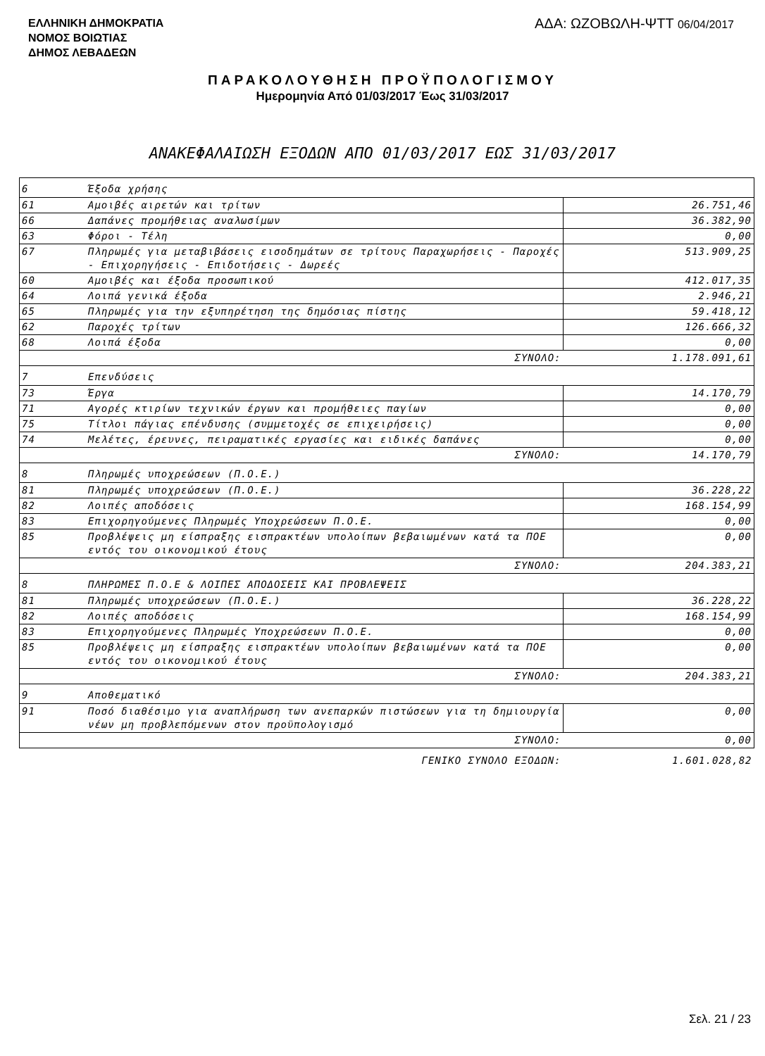ΕΛΛΗΝΙΚΗ ΔΗΜΟΚΡΑΤΙΑ
ΝΟΜΟΣ ΒΟΙΩΤΙΑΣ
ΔΗΜΟΣ ΛΕΒΑΔΕΩΝ
ΑΔΑ: ΩΖΟΒΩΛΗ-ΨΤΤ 06/04/2017
ΠΑΡΑΚΟΛΟΥΘΗΣΗ ΠΡΟΫΠΟΛΟΓΙΣΜΟΥ
Ημερομηνία Από 01/03/2017 Έως 31/03/2017
ΑΝΑΚΕΦΑΛΑΙΩΣΗ ΕΞΟΔΩΝ ΑΠΟ 01/03/2017 ΕΩΣ 31/03/2017
| 6 | Έξοδα χρήσης | |
| 61 | Αμοιβές αιρετών και τρίτων | 26.751,46 |
| 66 | Δαπάνες προμήθειας αναλωσίμων | 36.382,90 |
| 63 | Φόροι - Τέλη | 0,00 |
| 67 | Πληρωμές για μεταβιβάσεις εισοδημάτων σε τρίτους Παραχωρήσεις - Παροχές - Επιχορηγήσεις - Επιδοτήσεις - Δωρεές | 513.909,25 |
| 60 | Αμοιβές και έξοδα προσωπικού | 412.017,35 |
| 64 | Λοιπά γενικά έξοδα | 2.946,21 |
| 65 | Πληρωμές για την εξυπηρέτηση της δημόσιας πίστης | 59.418,12 |
| 62 | Παροχές τρίτων | 126.666,32 |
| 68 | Λοιπά έξοδα | 0,00 |
| ΣΥΝΟΛΟ: | | 1.178.091,61 |
| 7 | Επενδύσεις | |
| 73 | Έργα | 14.170,79 |
| 71 | Αγορές κτιρίων τεχνικών έργων και προμήθειες παγίων | 0,00 |
| 75 | Τίτλοι πάγιας επένδυσης (συμμετοχές σε επιχειρήσεις) | 0,00 |
| 74 | Μελέτες, έρευνες, πειραματικές εργασίες και ειδικές δαπάνες | 0,00 |
| ΣΥΝΟΛΟ: | | 14.170,79 |
| 8 | Πληρωμές υποχρεώσεων (Π.Ο.Ε.) | |
| 81 | Πληρωμές υποχρεώσεων (Π.Ο.Ε.) | 36.228,22 |
| 82 | Λοιπές αποδόσεις | 168.154,99 |
| 83 | Επιχορηγούμενες Πληρωμές Υποχρεώσεων Π.Ο.Ε. | 0,00 |
| 85 | Προβλέψεις μη είσπραξης εισπρακτέων υπολοίπων βεβαιωμένων κατά τα ΠΟΕ εντός του οικονομικού έτους | 0,00 |
| ΣΥΝΟΛΟ: | | 204.383,21 |
| 8 | ΠΛΗΡΩΜΕΣ Π.Ο.Ε & ΛΟΙΠΕΣ ΑΠΟΔΟΣΕΙΣ ΚΑΙ ΠΡΟΒΛΕΨΕΙΣ | |
| 81 | Πληρωμές υποχρεώσεων (Π.Ο.Ε.) | 36.228,22 |
| 82 | Λοιπές αποδόσεις | 168.154,99 |
| 83 | Επιχορηγούμενες Πληρωμές Υποχρεώσεων Π.Ο.Ε. | 0,00 |
| 85 | Προβλέψεις μη είσπραξης εισπρακτέων υπολοίπων βεβαιωμένων κατά τα ΠΟΕ εντός του οικονομικού έτους | 0,00 |
| ΣΥΝΟΛΟ: | | 204.383,21 |
| 9 | Αποθεματικό | |
| 91 | Ποσό διαθέσιμο για αναπλήρωση των ανεπαρκών πιστώσεων για τη δημιουργία νέων μη προβλεπόμενων στον προϋπολογισμό | 0,00 |
| ΣΥΝΟΛΟ: | | 0,00 |
| ΓΕΝΙΚΟ ΣΥΝΟΛΟ ΕΞΟΔΩΝ: | | 1.601.028,82 |
Σελ. 21 / 23